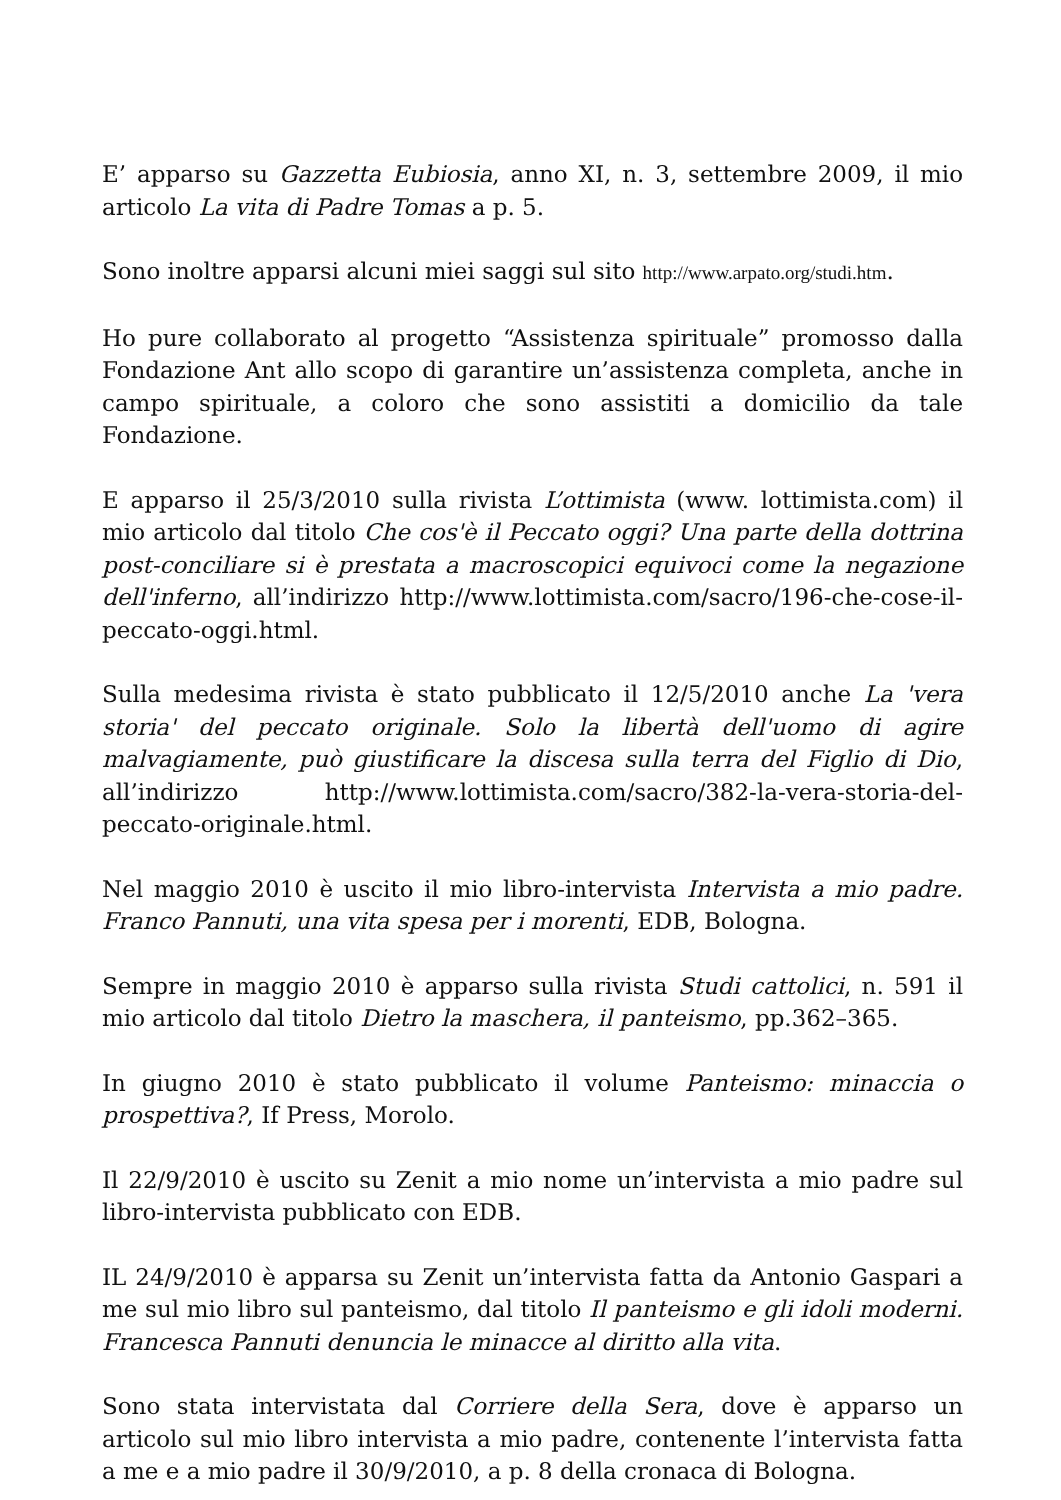E’ apparso su Gazzetta Eubiosia, anno XI, n. 3, settembre 2009, il mio articolo La vita di Padre Tomas a p. 5.
Sono inoltre apparsi alcuni miei saggi sul sito http://www.arpato.org/studi.htm.
Ho pure collaborato al progetto “Assistenza spirituale” promosso dalla Fondazione Ant allo scopo di garantire un’assistenza completa, anche in campo spirituale, a coloro che sono assistiti a domicilio da tale Fondazione.
E apparso il 25/3/2010 sulla rivista L’ottimista (www. lottimista.com) il mio articolo dal titolo Che cos'è il Peccato oggi? Una parte della dottrina post-conciliare si è prestata a macroscopici equivoci come la negazione dell'inferno, all’indirizzo http://www.lottimista.com/sacro/196-che-cose-il-peccato-oggi.html.
Sulla medesima rivista è stato pubblicato il 12/5/2010 anche La 'vera storia' del peccato originale. Solo la libertà dell'uomo di agire malvagiamente, può giustificare la discesa sulla terra del Figlio di Dio, all’indirizzo http://www.lottimista.com/sacro/382-la-vera-storia-del-peccato-originale.html.
Nel maggio 2010 è uscito il mio libro-intervista Intervista a mio padre. Franco Pannuti, una vita spesa per i morenti, EDB, Bologna.
Sempre in maggio 2010 è apparso sulla rivista Studi cattolici, n. 591 il mio articolo dal titolo Dietro la maschera, il panteismo, pp.362–365.
In giugno 2010 è stato pubblicato il volume Panteismo: minaccia o prospettiva?, If Press, Morolo.
Il 22/9/2010 è uscito su Zenit a mio nome un’intervista a mio padre sul libro-intervista pubblicato con EDB.
IL 24/9/2010 è apparsa su Zenit un’intervista fatta da Antonio Gaspari a me sul mio libro sul panteismo, dal titolo Il panteismo e gli idoli moderni. Francesca Pannuti denuncia le minacce al diritto alla vita.
Sono stata intervistata dal Corriere della Sera, dove è apparso un articolo sul mio libro intervista a mio padre, contenente l’intervista fatta a me e a mio padre il 30/9/2010, a p. 8 della cronaca di Bologna.